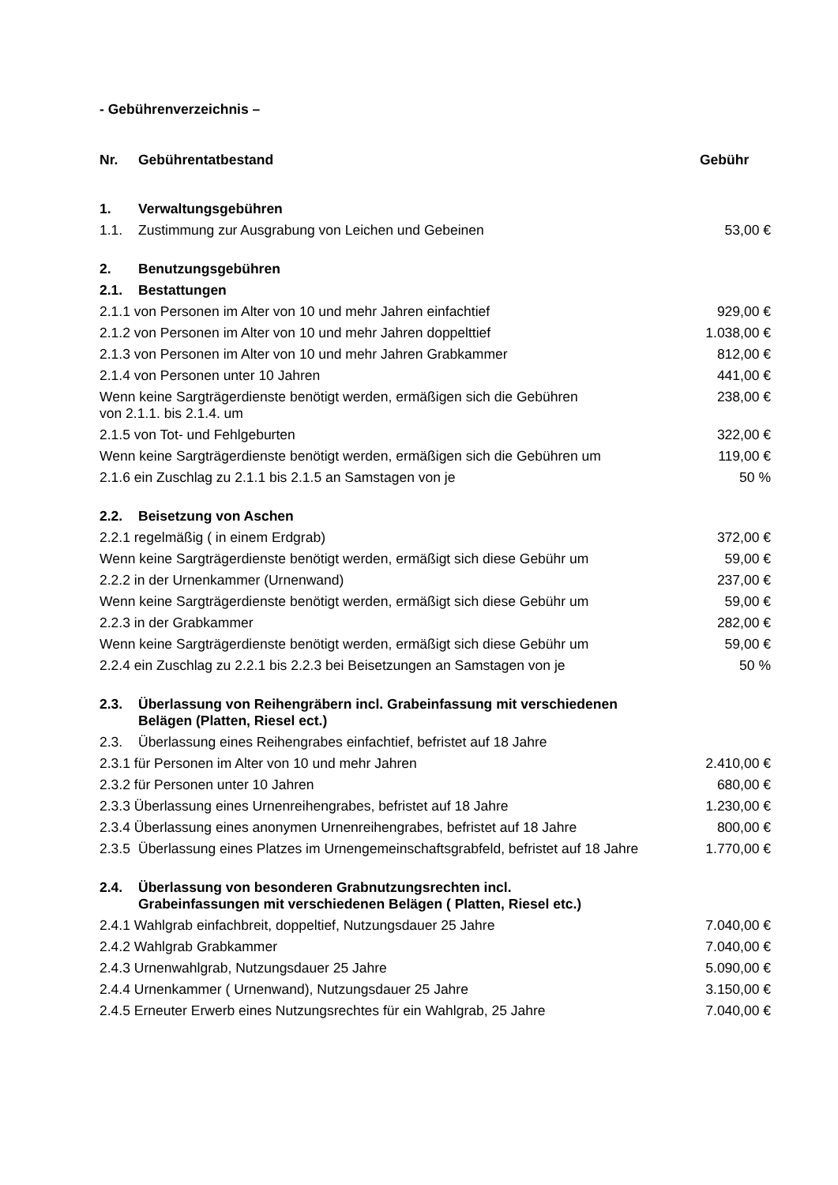- Gebührenverzeichnis –
| Nr. | Gebührentatbestand | Gebühr |
| --- | --- | --- |
| 1. | Verwaltungsgebühren | |
| 1.1. | Zustimmung zur Ausgrabung von Leichen und Gebeinen | 53,00 € |
| 2. | Benutzungsgebühren | |
| 2.1. | Bestattungen | |
| 2.1.1 von Personen im Alter von 10 und mehr Jahren einfachtief | | 929,00 € |
| 2.1.2 von Personen im Alter von 10 und mehr Jahren doppelttief | | 1.038,00 € |
| 2.1.3 von Personen im Alter von 10 und mehr Jahren Grabkammer | | 812,00 € |
| 2.1.4 von Personen unter 10 Jahren | | 441,00 € |
| Wenn keine Sargträgerdienste benötigt werden, ermäßigen sich die Gebühren von 2.1.1. bis 2.1.4. um | | 238,00 € |
| 2.1.5 von Tot- und Fehlgeburten | | 322,00 € |
| Wenn keine Sargträgerdienste benötigt werden, ermäßigen sich die Gebühren um | | 119,00 € |
| 2.1.6 ein Zuschlag zu 2.1.1 bis 2.1.5 an Samstagen von je | | 50 % |
| 2.2. | Beisetzung von Aschen | |
| 2.2.1 regelmäßig ( in einem Erdgrab) | | 372,00 € |
| Wenn keine Sargträgerdienste benötigt werden, ermäßigt sich diese Gebühr um | | 59,00 € |
| 2.2.2 in der Urnenkammer (Urnenwand) | | 237,00 € |
| Wenn keine Sargträgerdienste benötigt werden, ermäßigt sich diese Gebühr um | | 59,00 € |
| 2.2.3 in der Grabkammer | | 282,00 € |
| Wenn keine Sargträgerdienste benötigt werden, ermäßigt sich diese Gebühr um | | 59,00 € |
| 2.2.4 ein Zuschlag zu 2.2.1 bis 2.2.3 bei Beisetzungen an Samstagen von je | | 50 % |
| 2.3. | Überlassung von Reihengräbern incl. Grabeinfassung mit verschiedenen Belägen (Platten, Riesel ect.) | |
| 2.3. | Überlassung eines Reihengrabes einfachtief, befristet auf 18 Jahre | |
| 2.3.1 für Personen im Alter von 10 und mehr Jahren | | 2.410,00 € |
| 2.3.2 für Personen unter 10 Jahren | | 680,00 € |
| 2.3.3 Überlassung eines Urnenreihengrabes, befristet auf 18 Jahre | | 1.230,00 € |
| 2.3.4 Überlassung eines anonymen Urnenreihengrabes, befristet auf 18 Jahre | | 800,00 € |
| 2.3.5 | Überlassung eines Platzes im Urnengemeinschaftsgrabfeld, befristet auf 18 Jahre | 1.770,00 € |
| 2.4. | Überlassung von besonderen Grabnutzungsrechten incl. Grabeinfassungen mit verschiedenen Belägen ( Platten, Riesel etc.) | |
| 2.4.1 Wahlgrab einfachbreit, doppeltief, Nutzungsdauer 25 Jahre | | 7.040,00 € |
| 2.4.2 Wahlgrab Grabkammer | | 7.040,00 € |
| 2.4.3 Urnenwahlgrab, Nutzungsdauer 25 Jahre | | 5.090,00 € |
| 2.4.4 Urnenkammer ( Urnenwand), Nutzungsdauer 25 Jahre | | 3.150,00 € |
| 2.4.5 Erneuter Erwerb eines Nutzungsrechtes für ein Wahlgrab, 25 Jahre | | 7.040,00 € |